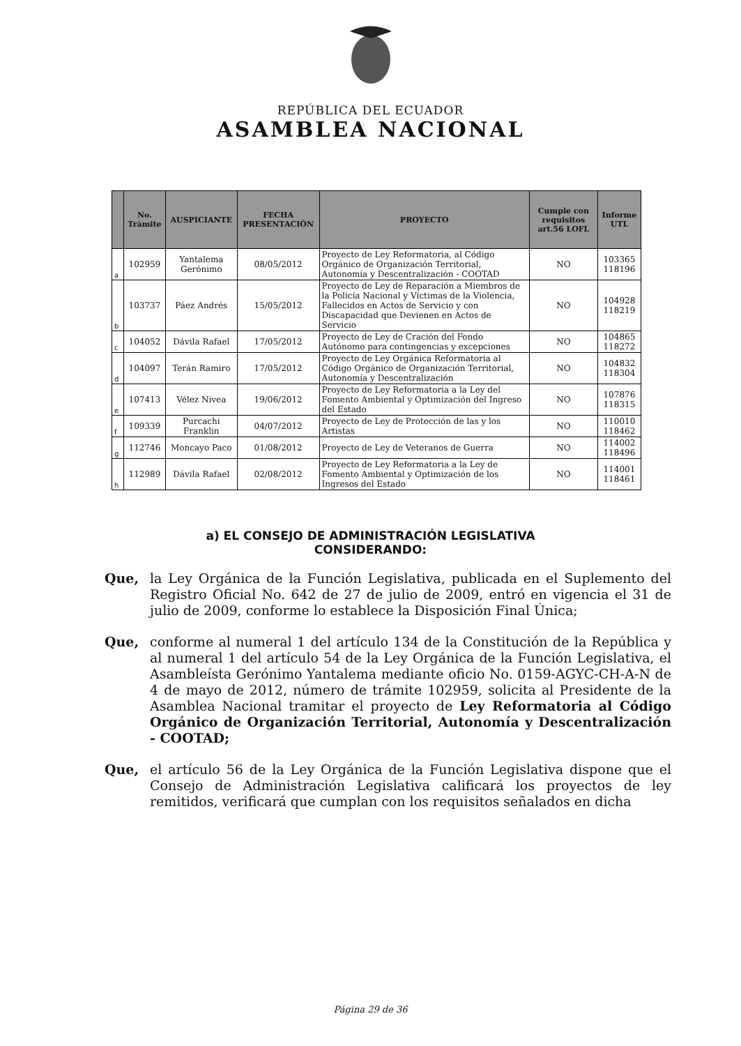REPÚBLICA DEL ECUADOR
ASAMBLEA NACIONAL
| | No. Trámite | AUSPICIANTE | FECHA PRESENTACIÓN | PROYECTO | Cumple con requisitos art.56 LOFL | Informe UTL |
| --- | --- | --- | --- | --- | --- | --- |
| a | 102959 | Yantalema Gerónimo | 08/05/2012 | Proyecto de Ley Reformatoria, al Código Orgánico de Organización Territorial, Autonomía y Descentralización - COOTAD | NO | 103365 118196 |
| b | 103737 | Páez Andrés | 15/05/2012 | Proyecto de Ley de Reparación a Miembros de la Policía Nacional y Víctimas de la Violencia, Fallecidos en Actos de Servicio y con Discapacidad que Devienen en Actos de Servicio | NO | 104928 118219 |
| c | 104052 | Dávila Rafael | 17/05/2012 | Proyecto de Ley de Cración del Fondo Autónomo para contingencias y excepciones | NO | 104865 118272 |
| d | 104097 | Terán Ramiro | 17/05/2012 | Proyecto de Ley Orgánica Reformatoria al Código Orgánico de Organización Territorial, Autonomía y Descentralización | NO | 104832 118304 |
| e | 107413 | Vélez Nivea | 19/06/2012 | Proyecto de Ley Reformatoria a la Ley del Fomento Ambiental y Optimización del Ingreso del Estado | NO | 107876 118315 |
| f | 109339 | Purcachi Franklin | 04/07/2012 | Proyecto de Ley de Protección de las y los Artistas | NO | 110010 118462 |
| g | 112746 | Moncayo Paco | 01/08/2012 | Proyecto de Ley de Veteranos de Guerra | NO | 114002 118496 |
| h | 112989 | Dávila Rafael | 02/08/2012 | Proyecto de Ley Reformatoria a la Ley de Fomento Ambiental y Optimización de los Ingresos del Estado | NO | 114001 118461 |
a) EL CONSEJO DE ADMINISTRACIÓN LEGISLATIVA
CONSIDERANDO:
Que, la Ley Orgánica de la Función Legislativa, publicada en el Suplemento del Registro Oficial No. 642 de 27 de julio de 2009, entró en vigencia el 31 de julio de 2009, conforme lo establece la Disposición Final Única;
Que, conforme al numeral 1 del artículo 134 de la Constitución de la República y al numeral 1 del artículo 54 de la Ley Orgánica de la Función Legislativa, el Asambleísta Gerónimo Yantalema mediante oficio No. 0159-AGYC-CH-A-N de 4 de mayo de 2012, número de trámite 102959, solicita al Presidente de la Asamblea Nacional tramitar el proyecto de Ley Reformatoria al Código Orgánico de Organización Territorial, Autonomía y Descentralización - COOTAD;
Que, el artículo 56 de la Ley Orgánica de la Función Legislativa dispone que el Consejo de Administración Legislativa calificará los proyectos de ley remitidos, verificará que cumplan con los requisitos señalados en dicha
Página 29 de 36